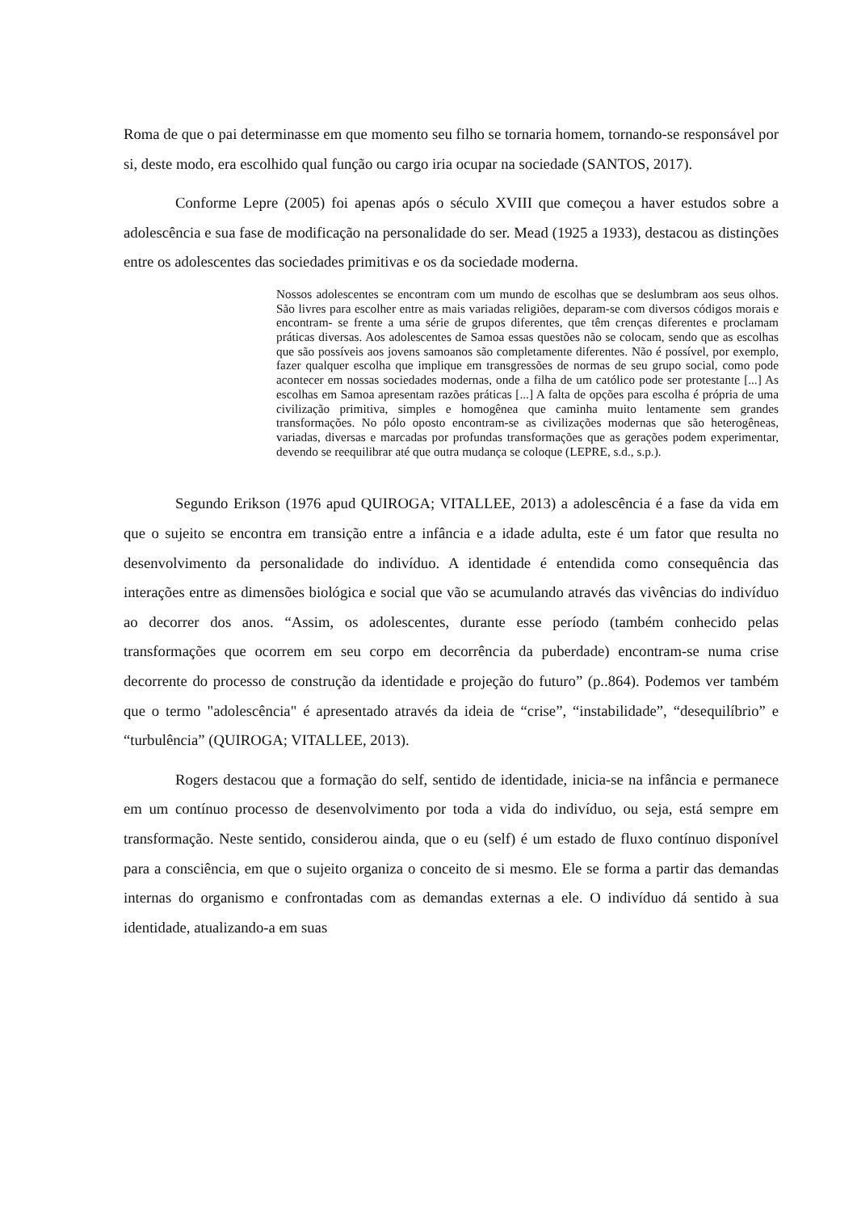Roma de que o pai determinasse em que momento seu filho se tornaria homem, tornando-se responsável por si, deste modo, era escolhido qual função ou cargo iria ocupar na sociedade (SANTOS, 2017).
Conforme Lepre (2005) foi apenas após o século XVIII que começou a haver estudos sobre a adolescência e sua fase de modificação na personalidade do ser. Mead (1925 a 1933), destacou as distinções entre os adolescentes das sociedades primitivas e os da sociedade moderna.
Nossos adolescentes se encontram com um mundo de escolhas que se deslumbram aos seus olhos. São livres para escolher entre as mais variadas religiões, deparam-se com diversos códigos morais e encontram- se frente a uma série de grupos diferentes, que têm crenças diferentes e proclamam práticas diversas. Aos adolescentes de Samoa essas questões não se colocam, sendo que as escolhas que são possíveis aos jovens samoanos são completamente diferentes. Não é possível, por exemplo, fazer qualquer escolha que implique em transgressões de normas de seu grupo social, como pode acontecer em nossas sociedades modernas, onde a filha de um católico pode ser protestante [...] As escolhas em Samoa apresentam razões práticas [...] A falta de opções para escolha é própria de uma civilização primitiva, simples e homogênea que caminha muito lentamente sem grandes transformações. No pólo oposto encontram-se as civilizações modernas que são heterogêneas, variadas, diversas e marcadas por profundas transformações que as gerações podem experimentar, devendo se reequilibrar até que outra mudança se coloque (LEPRE, s.d., s.p.).
Segundo Erikson (1976 apud QUIROGA; VITALLEE, 2013) a adolescência é a fase da vida em que o sujeito se encontra em transição entre a infância e a idade adulta, este é um fator que resulta no desenvolvimento da personalidade do indivíduo. A identidade é entendida como consequência das interações entre as dimensões biológica e social que vão se acumulando através das vivências do indivíduo ao decorrer dos anos. “Assim, os adolescentes, durante esse período (também conhecido pelas transformações que ocorrem em seu corpo em decorrência da puberdade) encontram-se numa crise decorrente do processo de construção da identidade e projeção do futuro” (p..864). Podemos ver também que o termo "adolescência" é apresentado através da ideia de “crise”, “instabilidade”, “desequilíbrio” e “turbulência” (QUIROGA; VITALLEE, 2013).
Rogers destacou que a formação do self, sentido de identidade, inicia-se na infância e permanece em um contínuo processo de desenvolvimento por toda a vida do indivíduo, ou seja, está sempre em transformação. Neste sentido, considerou ainda, que o eu (self) é um estado de fluxo contínuo disponível para a consciência, em que o sujeito organiza o conceito de si mesmo. Ele se forma a partir das demandas internas do organismo e confrontadas com as demandas externas a ele. O indivíduo dá sentido à sua identidade, atualizando-a em suas